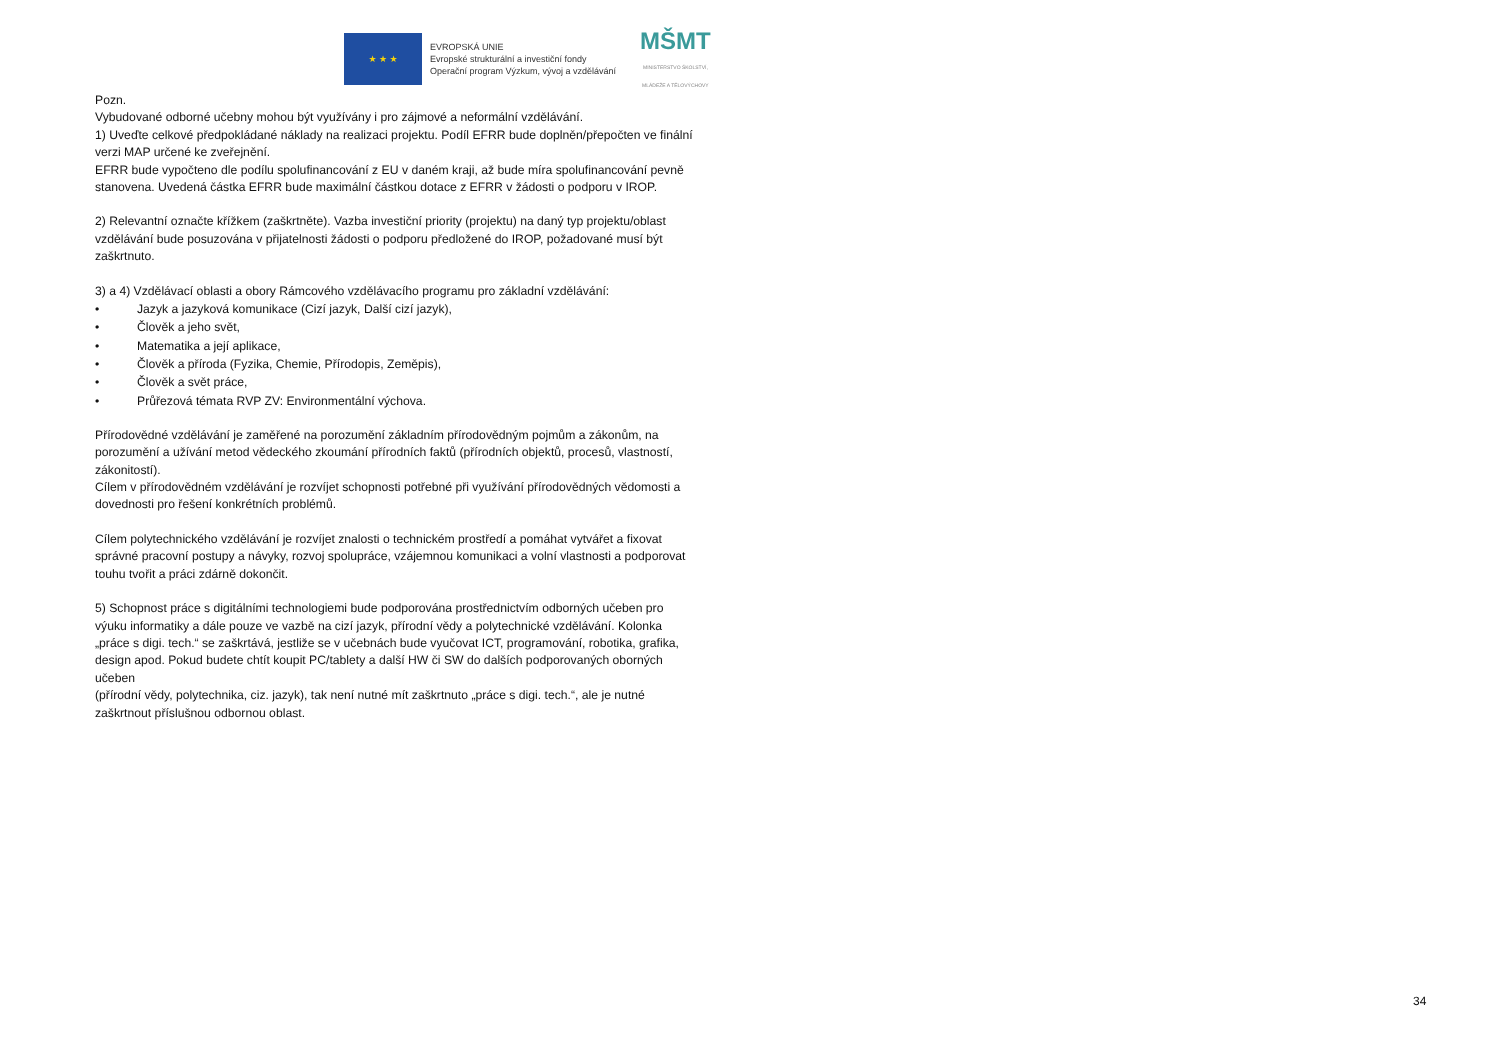★ ★ ★
EVROPSKÁ UNIE
Evropské strukturální a investiční fondy
Operační program Výzkum, vývoj a vzdělávání
MŠMT
MINISTERSTVO ŠKOLSTVÍ,
MLÁDEŽE A TĚLOVÝCHOVY
Pozn.
Vybudované odborné učebny mohou být využívány i pro zájmové a neformální vzdělávání.
1) Uveďte celkové předpokládané náklady na realizaci projektu. Podíl EFRR bude doplněn/přepočten ve finální verzi MAP určené ke zveřejnění.
EFRR bude vypočteno dle podílu spolufinancování z EU v daném kraji, až bude míra spolufinancování pevně stanovena. Uvedená částka EFRR bude maximální částkou dotace z EFRR v žádosti o podporu v IROP.
2) Relevantní označte křížkem (zaškrtněte). Vazba investiční priority (projektu) na daný typ projektu/oblast vzdělávání bude posuzována v přijatelnosti žádosti o podporu předložené do IROP, požadované musí být zaškrtnuto.
3) a 4) Vzdělávací oblasti a obory Rámcového vzdělávacího programu pro základní vzdělávání:
• Jazyk a jazyková komunikace (Cizí jazyk, Další cizí jazyk),
• Člověk a jeho svět,
• Matematika a její aplikace,
• Člověk a příroda (Fyzika, Chemie, Přírodopis, Zeměpis),
• Člověk a svět práce,
• Průřezová témata RVP ZV: Environmentální výchova.
Přírodovědné vzdělávání je zaměřené na porozumění základním přírodovědným pojmům a zákonům, na porozumění a užívání metod vědeckého zkoumání přírodních faktů (přírodních objektů, procesů, vlastností, zákonitostí).
Cílem v přírodovědném vzdělávání je rozvíjet schopnosti potřebné při využívání přírodovědných vědomosti a dovednosti pro řešení konkrétních problémů.
Cílem polytechnického vzdělávání je rozvíjet znalosti o technickém prostředí a pomáhat vytvářet a fixovat správné pracovní postupy a návyky, rozvoj spolupráce, vzájemnou komunikaci a volní vlastnosti a podporovat touhu tvořit a práci zdárně dokončit.
5) Schopnost práce s digitálními technologiemi bude podporována prostřednictvím odborných učeben pro výuku informatiky a dále pouze ve vazbě na cizí jazyk, přírodní vědy a polytechnické vzdělávání. Kolonka „práce s digi. tech.“ se zaškrtává, jestliže se v učebnách bude vyučovat ICT, programování, robotika, grafika, design apod. Pokud budete chtít koupit PC/tablety a další HW či SW do dalších podporovaných oborných učeben
(přírodní vědy, polytechnika, ciz. jazyk), tak není nutné mít zaškrtnuto „práce s digi. tech.“, ale je nutné zaškrtnout příslušnou odbornou oblast.
34